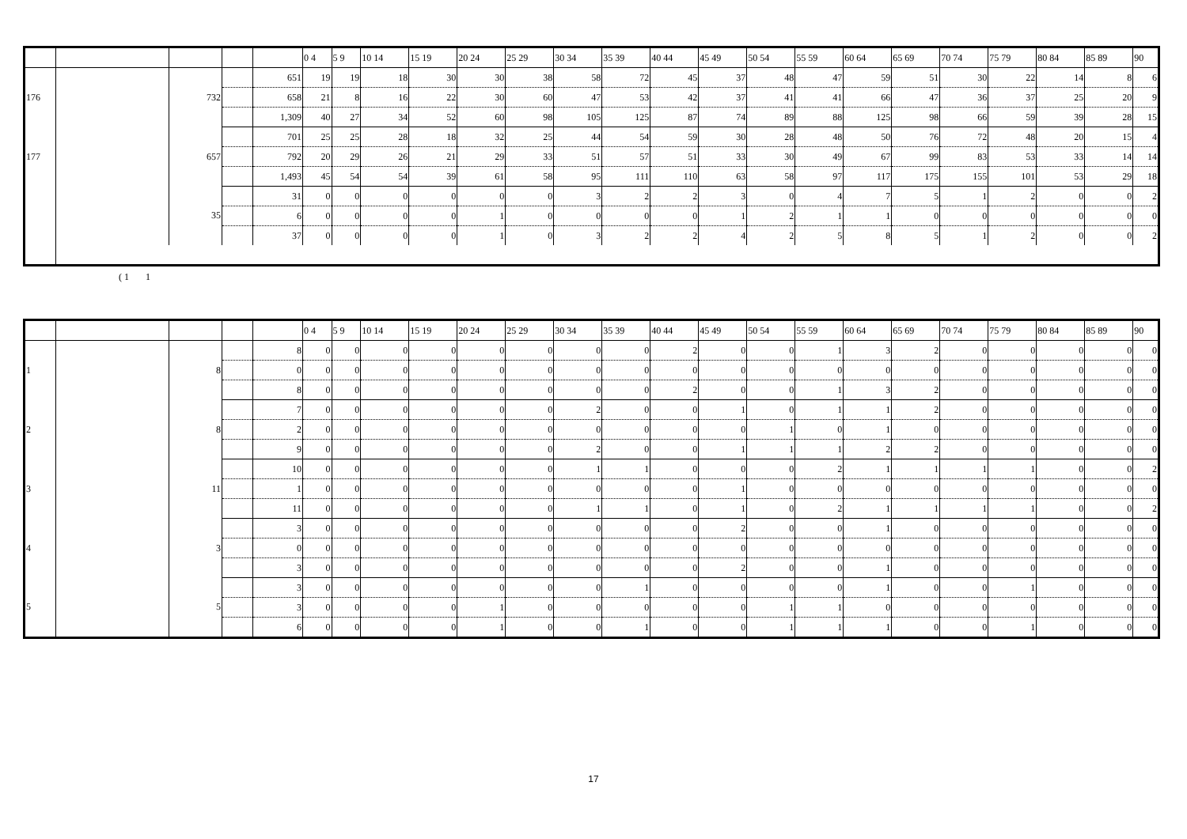| | | | | | 0 4 | 5 9 | 10 14 | 15 19 | 20 24 | 25 29 | 30 34 | 35 39 | 40 44 | 45 49 | 50 54 | 55 59 | 60 64 | 65 69 | 70 74 | 75 79 | 80 84 | 85 89 | 90 |
| --- | --- | --- | --- | --- | --- | --- | --- | --- | --- | --- | --- | --- | --- | --- | --- | --- | --- | --- | --- | --- | --- | --- | --- |
| 176 | | 732 | | 651 | 19 | 19 | 18 | 30 | 30 | 38 | 58 | 72 | 45 | 37 | 48 | 47 | 59 | 51 | 30 | 22 | 14 | 8 | 6 |
| | | | | 658 | 21 | 8 | 16 | 22 | 30 | 60 | 47 | 53 | 42 | 37 | 41 | 41 | 66 | 47 | 36 | 37 | 25 | 20 | 9 |
| | | | | 1,309 | 40 | 27 | 34 | 52 | 60 | 98 | 105 | 125 | 87 | 74 | 89 | 88 | 125 | 98 | 66 | 59 | 39 | 28 | 15 |
| 177 | | 657 | | 701 | 25 | 25 | 28 | 18 | 32 | 25 | 44 | 54 | 59 | 30 | 28 | 48 | 50 | 76 | 72 | 48 | 20 | 15 | 4 |
| | | | | 792 | 20 | 29 | 26 | 21 | 29 | 33 | 51 | 57 | 51 | 33 | 30 | 49 | 67 | 99 | 83 | 53 | 33 | 14 | 14 |
| | | | | 1,493 | 45 | 54 | 54 | 39 | 61 | 58 | 95 | 111 | 110 | 63 | 58 | 97 | 117 | 175 | 155 | 101 | 53 | 29 | 18 |
| | | 35 | | 31 | 0 | 0 | 0 | 0 | 0 | 0 | 3 | 2 | 2 | 3 | 0 | 4 | 7 | 5 | 1 | 2 | 0 | 0 | 2 |
| | | | | 6 | 0 | 0 | 0 | 0 | 1 | 0 | 0 | 0 | 0 | 1 | 2 | 1 | 1 | 0 | 0 | 0 | 0 | 0 | 0 |
| | | | | 37 | 0 | 0 | 0 | 0 | 1 | 0 | 3 | 2 | 2 | 4 | 2 | 5 | 8 | 5 | 1 | 2 | 0 | 0 | 2 |
( 1 1
| | | | | | 0 4 | 5 9 | 10 14 | 15 19 | 20 24 | 25 29 | 30 34 | 35 39 | 40 44 | 45 49 | 50 54 | 55 59 | 60 64 | 65 69 | 70 74 | 75 79 | 80 84 | 85 89 | 90 |
| --- | --- | --- | --- | --- | --- | --- | --- | --- | --- | --- | --- | --- | --- | --- | --- | --- | --- | --- | --- | --- | --- | --- | --- |
| 1 | | 8 | | 8 | 0 | 0 | 0 | 0 | 0 | 0 | 0 | 0 | 2 | 0 | 0 | 1 | 3 | 2 | 0 | 0 | 0 | 0 | 0 |
| | | | | 0 | 0 | 0 | 0 | 0 | 0 | 0 | 0 | 0 | 0 | 0 | 0 | 0 | 0 | 0 | 0 | 0 | 0 | 0 | 0 |
| | | | | 8 | 0 | 0 | 0 | 0 | 0 | 0 | 0 | 0 | 2 | 0 | 0 | 1 | 3 | 2 | 0 | 0 | 0 | 0 | 0 |
| 2 | | 8 | | 7 | 0 | 0 | 0 | 0 | 0 | 0 | 2 | 0 | 0 | 1 | 0 | 1 | 1 | 2 | 0 | 0 | 0 | 0 | 0 |
| | | | | 2 | 0 | 0 | 0 | 0 | 0 | 0 | 0 | 0 | 0 | 0 | 1 | 0 | 1 | 0 | 0 | 0 | 0 | 0 | 0 |
| | | | | 9 | 0 | 0 | 0 | 0 | 0 | 0 | 2 | 0 | 0 | 1 | 1 | 1 | 2 | 2 | 0 | 0 | 0 | 0 | 0 |
| 3 | | 11 | | 10 | 0 | 0 | 0 | 0 | 0 | 0 | 1 | 1 | 0 | 0 | 0 | 2 | 1 | 1 | 1 | 1 | 0 | 0 | 2 |
| | | | | 1 | 0 | 0 | 0 | 0 | 0 | 0 | 0 | 0 | 0 | 1 | 0 | 0 | 0 | 0 | 0 | 0 | 0 | 0 | 0 |
| | | | | 11 | 0 | 0 | 0 | 0 | 0 | 0 | 1 | 1 | 0 | 1 | 0 | 2 | 1 | 1 | 1 | 1 | 0 | 0 | 2 |
| 4 | | 3 | | 3 | 0 | 0 | 0 | 0 | 0 | 0 | 0 | 0 | 0 | 2 | 0 | 0 | 1 | 0 | 0 | 0 | 0 | 0 | 0 |
| | | | | 0 | 0 | 0 | 0 | 0 | 0 | 0 | 0 | 0 | 0 | 0 | 0 | 0 | 0 | 0 | 0 | 0 | 0 | 0 | 0 |
| | | | | 3 | 0 | 0 | 0 | 0 | 0 | 0 | 0 | 0 | 0 | 2 | 0 | 0 | 1 | 0 | 0 | 0 | 0 | 0 | 0 |
| 5 | | 5 | | 3 | 0 | 0 | 0 | 0 | 0 | 0 | 0 | 1 | 0 | 0 | 0 | 0 | 1 | 0 | 0 | 1 | 0 | 0 | 0 |
| | | | | 3 | 0 | 0 | 0 | 0 | 1 | 0 | 0 | 0 | 0 | 0 | 1 | 1 | 0 | 0 | 0 | 0 | 0 | 0 | 0 |
| | | | | 6 | 0 | 0 | 0 | 0 | 1 | 0 | 0 | 1 | 0 | 0 | 1 | 1 | 1 | 0 | 0 | 1 | 0 | 0 | 0 |
17